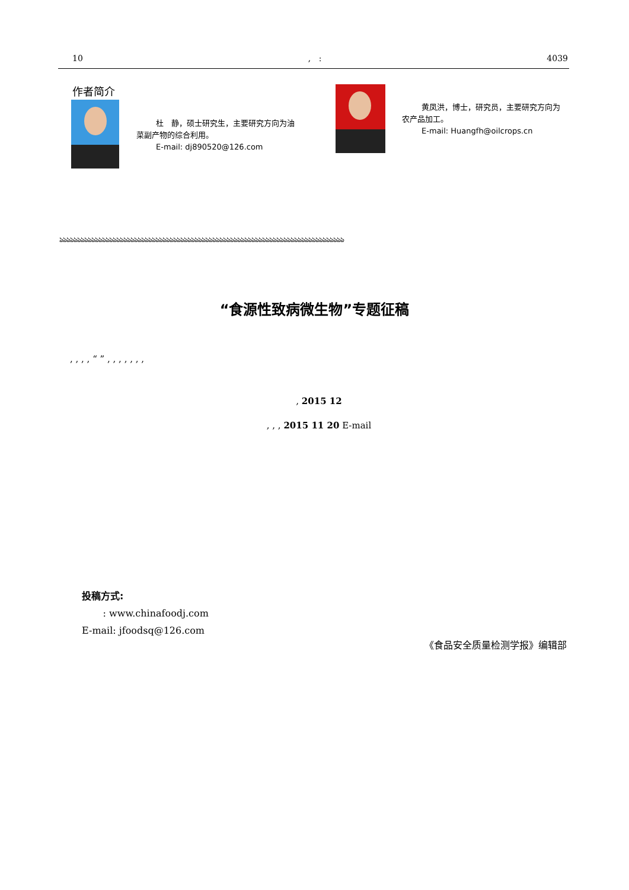10, : 4039
作者简介
杜　静，硕士研究生，主要研究方向为油菜副产物的综合利用。
E-mail: dj890520@126.com
黄凤洪，博士，研究员，主要研究方向为农产品加工。
E-mail: Huangfh@oilcrops.cn
ঌঌঌঌঌঌঌঌঌঌঌঌঌঌঌঌঌঌঌঌঌঌঌঌঌঌঌঌঌঌঌঌঌঌঌঌঌঌঌঌঌঌঌঌঌঌঌঌঌঌঌঌঌঌঌঌঌঌঌঌঌঌঌঌঌঌঌঌঌঌঌঌঌঌঌঌঌঌঌঌ
“食源性致病微生物”专题征稿
, , , , “ ” , , , , , , ,
, 2015 12
, , , 2015 11 20 E-mail
投稿方式:
: www.chinafoodj.com
E-mail: jfoodsq@126.com
《食品安全质量检测学报》编辑部